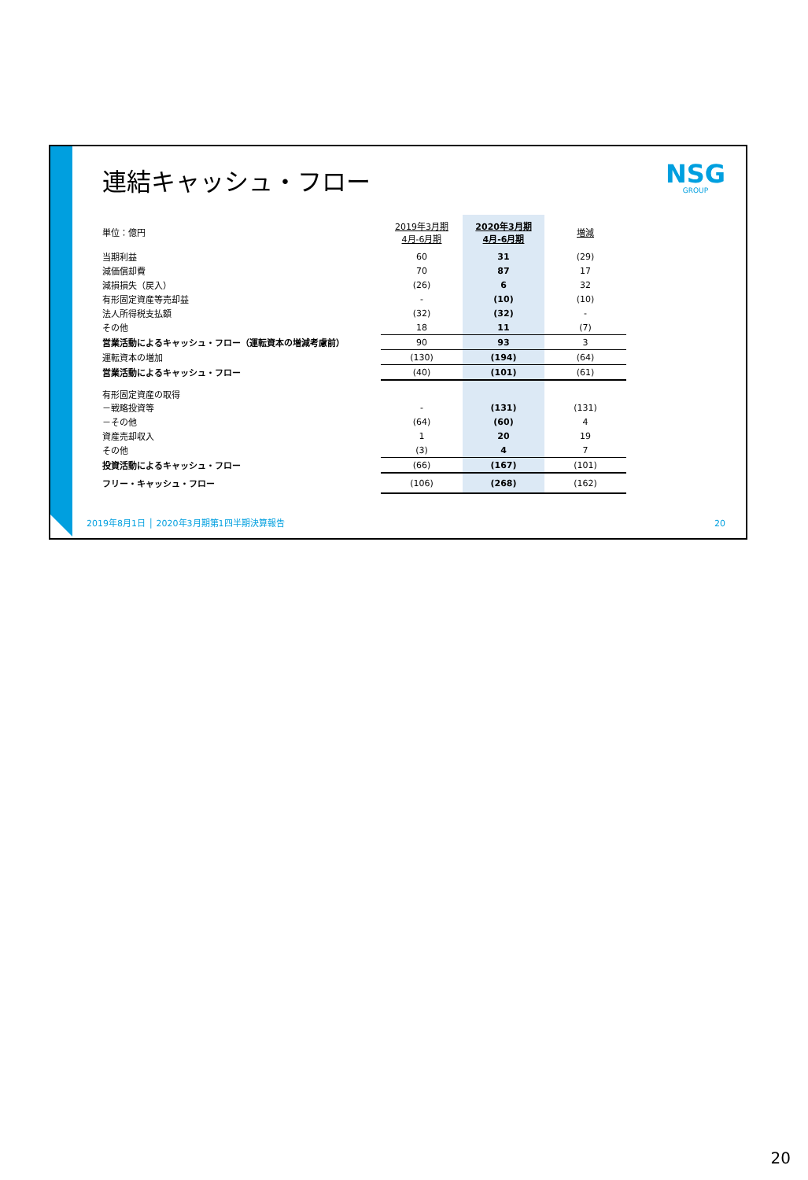連結キャッシュ・フロー NSG
GROUP
| 単位：億円 | 2019年3月期 4月-6月期 | 2020年3月期 4月-6月期 | 増減 |
| 当期利益 | 60 | 31 | (29) |
| 減価償却費 | 70 | 87 | 17 |
| 減損損失（戻入） | (26) | 6 | 32 |
| 有形固定資産等売却益 | - | (10) | (10) |
| 法人所得税支払額 | (32) | (32) | - |
| その他 | 18 | 11 | (7) |
| 営業活動によるキャッシュ・フロー（運転資本の増減考慮前） | 90 | 93 | 3 |
| 運転資本の増加 | (130) | (194) | (64) |
| 営業活動によるキャッシュ・フロー | (40) | (101) | (61) |
| 有形固定資産の取得 | | | |
| －戦略投資等 | - | (131) | (131) |
| －その他 | (64) | (60) | 4 |
| 資産売却収入 | 1 | 20 | 19 |
| その他 | (3) | 4 | 7 |
| 投資活動によるキャッシュ・フロー | (66) | (167) | (101) |
| フリー・キャッシュ・フロー | (106) | (268) | (162) |
2019年8月1日 │ 2020年3月期第1四半期決算報告
20
20